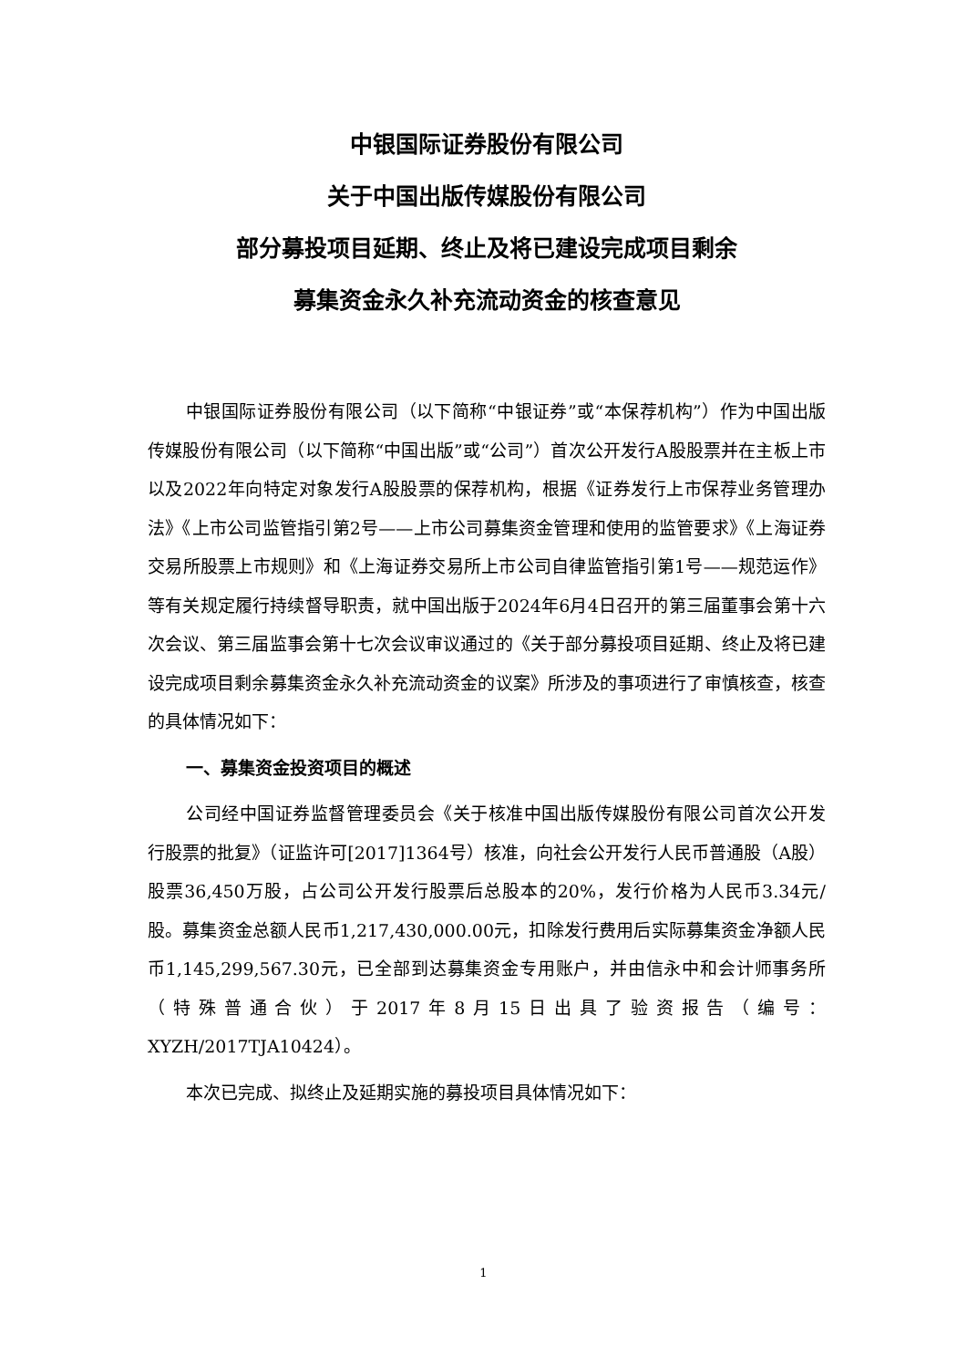中银国际证券股份有限公司
关于中国出版传媒股份有限公司
部分募投项目延期、终止及将已建设完成项目剩余
募集资金永久补充流动资金的核查意见
中银国际证券股份有限公司（以下简称“中银证券”或“本保荐机构”）作为中国出版传媒股份有限公司（以下简称“中国出版”或“公司”）首次公开发行A股股票并在主板上市以及2022年向特定对象发行A股股票的保荐机构，根据《证券发行上市保荐业务管理办法》《上市公司监管指引第2号——上市公司募集资金管理和使用的监管要求》《上海证券交易所股票上市规则》和《上海证券交易所上市公司自律监管指引第1号——规范运作》等有关规定履行持续督导职责，就中国出版于2024年6月4日召开的第三届董事会第十六次会议、第三届监事会第十七次会议审议通过的《关于部分募投项目延期、终止及将已建设完成项目剩余募集资金永久补充流动资金的议案》所涉及的事项进行了审慎核查，核查的具体情况如下：
一、募集资金投资项目的概述
公司经中国证券监督管理委员会《关于核准中国出版传媒股份有限公司首次公开发行股票的批复》（证监许可[2017]1364号）核准，向社会公开发行人民币普通股（A股）股票36,450万股，占公司公开发行股票后总股本的20%，发行价格为人民币3.34元/股。募集资金总额人民币1,217,430,000.00元，扣除发行费用后实际募集资金净额人民币1,145,299,567.30元，已全部到达募集资金专用账户，并由信永中和会计师事务所（特殊普通合伙）于2017年8月15日出具了验资报告（编号：XYZH/2017TJA10424）。
本次已完成、拟终止及延期实施的募投项目具体情况如下：
1